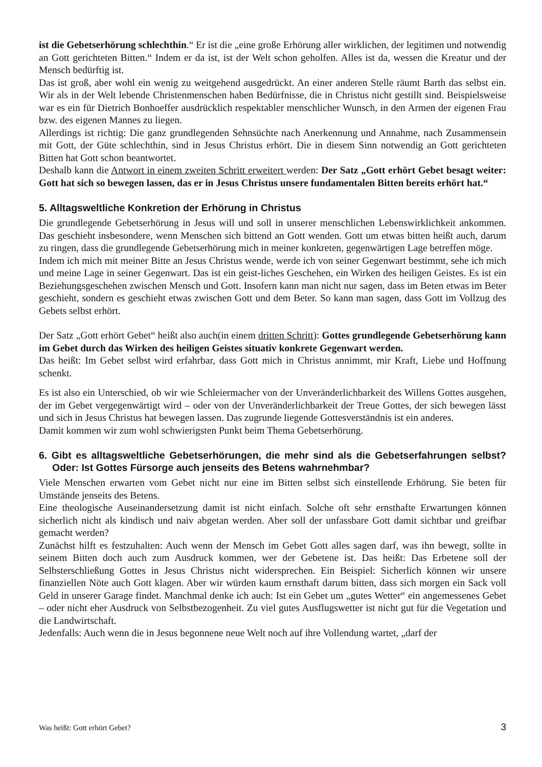ist die Gebetserhörung schlechthin.“ Er ist die „eine große Erhörung aller wirklichen, der legitimen und notwendig an Gott gerichteten Bitten.“ Indem er da ist, ist der Welt schon geholfen. Alles ist da, wessen die Kreatur und der Mensch bedürftig ist.
Das ist groß, aber wohl ein wenig zu weitgehend ausgedrückt. An einer anderen Stelle räumt Barth das selbst ein. Wir als in der Welt lebende Christenmenschen haben Bedürfnisse, die in Christus nicht gestillt sind. Beispielsweise war es ein für Dietrich Bonhoeffer ausdrücklich respektabler menschlicher Wunsch, in den Armen der eigenen Frau bzw. des eigenen Mannes zu liegen.
Allerdings ist richtig: Die ganz grundlegenden Sehnsüchte nach Anerkennung und Annahme, nach Zusammensein mit Gott, der Güte schlechthin, sind in Jesus Christus erhört. Die in diesem Sinn notwendig an Gott gerichteten Bitten hat Gott schon beantwortet.
Deshalb kann die Antwort in einem zweiten Schritt erweitert werden: Der Satz „Gott erhört Gebet besagt weiter: Gott hat sich so bewegen lassen, das er in Jesus Christus unsere fundamentalen Bitten bereits erhört hat.“
5. Alltagsweltliche Konkretion der Erhörung in Christus
Die grundlegende Gebetserhörung in Jesus will und soll in unserer menschlichen Lebenswirklichkeit ankommen. Das geschieht insbesondere, wenn Menschen sich bittend an Gott wenden. Gott um etwas bitten heißt auch, darum zu ringen, dass die grundlegende Gebetserhörung mich in meiner konkreten, gegenwärtigen Lage betreffen möge.
Indem ich mich mit meiner Bitte an Jesus Christus wende, werde ich von seiner Gegenwart bestimmt, sehe ich mich und meine Lage in seiner Gegenwart. Das ist ein geist-liches Geschehen, ein Wirken des heiligen Geistes. Es ist ein Beziehungsgeschehen zwischen Mensch und Gott. Insofern kann man nicht nur sagen, dass im Beten etwas im Beter geschieht, sondern es geschieht etwas zwischen Gott und dem Beter. So kann man sagen, dass Gott im Vollzug des Gebets selbst erhört.
Der Satz „Gott erhört Gebet“ heißt also auch(in einem dritten Schritt): Gottes grundlegende Gebetserhörung kann im Gebet durch das Wirken des heiligen Geistes situativ konkrete Gegenwart werden.
Das heißt: Im Gebet selbst wird erfahrbar, dass Gott mich in Christus annimmt, mir Kraft, Liebe und Hoffnung schenkt.
Es ist also ein Unterschied, ob wir wie Schleiermacher von der Unveränderlichbarkeit des Willens Gottes ausgehen, der im Gebet vergegenwärtigt wird – oder von der Unveränderlichbarkeit der Treue Gottes, der sich bewegen lässt und sich in Jesus Christus hat bewegen lassen. Das zugrunde liegende Gottesverständnis ist ein anderes.
Damit kommen wir zum wohl schwierigsten Punkt beim Thema Gebetserhörung.
6. Gibt es alltagsweltliche Gebetserhörungen, die mehr sind als die Gebetserfahrungen selbst? Oder: Ist Gottes Fürsorge auch jenseits des Betens wahrnehmbar?
Viele Menschen erwarten vom Gebet nicht nur eine im Bitten selbst sich einstellende Erhörung. Sie beten für Umstände jenseits des Betens.
Eine theologische Auseinandersetzung damit ist nicht einfach. Solche oft sehr ernsthafte Erwartungen können sicherlich nicht als kindisch und naiv abgetan werden. Aber soll der unfassbare Gott damit sichtbar und greifbar gemacht werden?
Zunächst hilft es festzuhalten: Auch wenn der Mensch im Gebet Gott alles sagen darf, was ihn bewegt, sollte in seinem Bitten doch auch zum Ausdruck kommen, wer der Gebetene ist. Das heißt: Das Erbetene soll der Selbsterschließung Gottes in Jesus Christus nicht widersprechen. Ein Beispiel: Sicherlich können wir unsere finanziellen Nöte auch Gott klagen. Aber wir würden kaum ernsthaft darum bitten, dass sich morgen ein Sack voll Geld in unserer Garage findet. Manchmal denke ich auch: Ist ein Gebet um „gutes Wetter“ ein angemessenes Gebet – oder nicht eher Ausdruck von Selbstbezogenheit. Zu viel gutes Ausflugswetter ist nicht gut für die Vegetation und die Landwirtschaft.
Jedenfalls: Auch wenn die in Jesus begonnene neue Welt noch auf ihre Vollendung wartet, „darf der
Was heißt: Gott erhört Gebet? 3